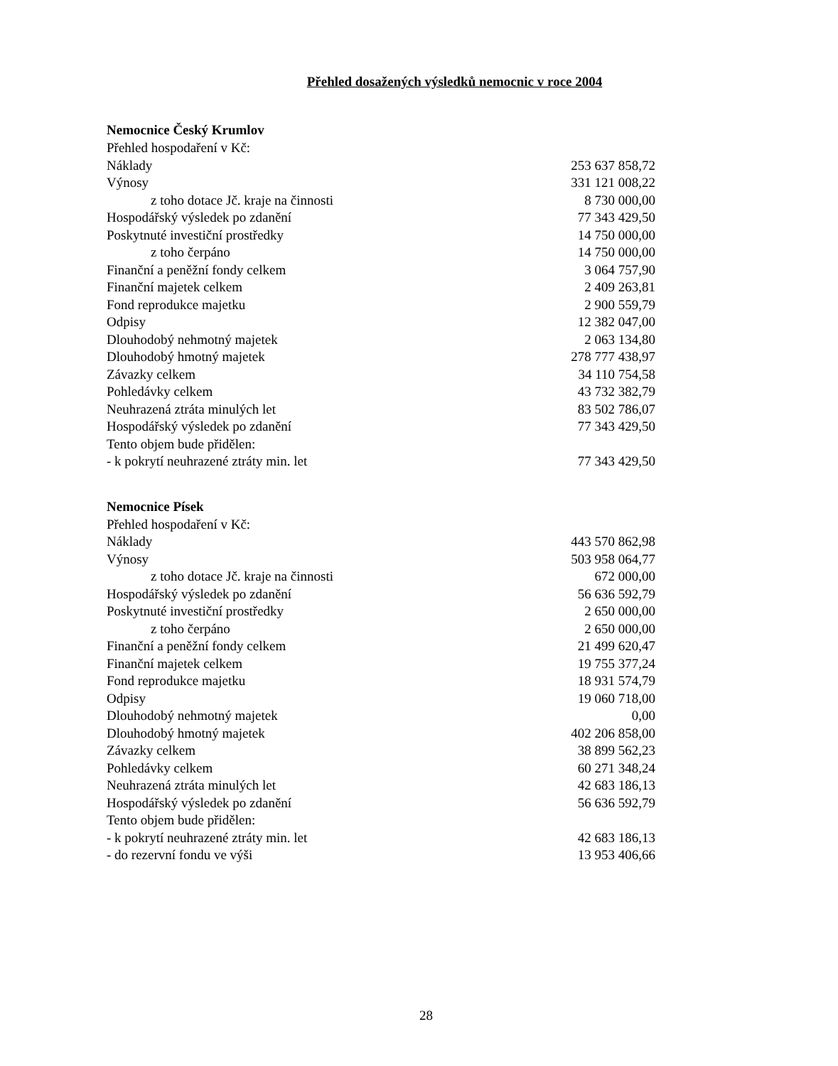Přehled dosažených výsledků nemocnic v roce 2004
Nemocnice Český Krumlov
| Přehled hospodaření v Kč: | |
| Náklady | 253 637 858,72 |
| Výnosy | 331 121 008,22 |
| z toho dotace Jč. kraje na činnosti | 8 730 000,00 |
| Hospodářský výsledek po zdanění | 77 343 429,50 |
| Poskytnuté investiční prostředky | 14 750 000,00 |
| z toho čerpáno | 14 750 000,00 |
| Finanční a peněžní fondy celkem | 3 064 757,90 |
| Finanční majetek celkem | 2 409 263,81 |
| Fond reprodukce majetku | 2 900 559,79 |
| Odpisy | 12 382 047,00 |
| Dlouhodobý nehmotný majetek | 2 063 134,80 |
| Dlouhodobý hmotný majetek | 278 777 438,97 |
| Závazky celkem | 34 110 754,58 |
| Pohledávky celkem | 43 732 382,79 |
| Neuhrazená ztráta minulých let | 83 502 786,07 |
| Hospodářský výsledek po zdanění | 77 343 429,50 |
| Tento objem bude přidělen: | |
| - k pokrytí neuhrazené ztráty min. let | 77 343 429,50 |
Nemocnice Písek
| Přehled hospodaření v Kč: | |
| Náklady | 443 570 862,98 |
| Výnosy | 503 958 064,77 |
| z toho dotace Jč. kraje na činnosti | 672 000,00 |
| Hospodářský výsledek po zdanění | 56 636 592,79 |
| Poskytnuté investiční prostředky | 2 650 000,00 |
| z toho čerpáno | 2 650 000,00 |
| Finanční a peněžní fondy celkem | 21 499 620,47 |
| Finanční majetek celkem | 19 755 377,24 |
| Fond reprodukce majetku | 18 931 574,79 |
| Odpisy | 19 060 718,00 |
| Dlouhodobý nehmotný majetek | 0,00 |
| Dlouhodobý hmotný majetek | 402 206 858,00 |
| Závazky celkem | 38 899 562,23 |
| Pohledávky celkem | 60 271 348,24 |
| Neuhrazená ztráta minulých let | 42 683 186,13 |
| Hospodářský výsledek po zdanění | 56 636 592,79 |
| Tento objem bude přidělen: | |
| - k pokrytí neuhrazené ztráty min. let | 42 683 186,13 |
| - do rezervní fondu ve výši | 13 953 406,66 |
28